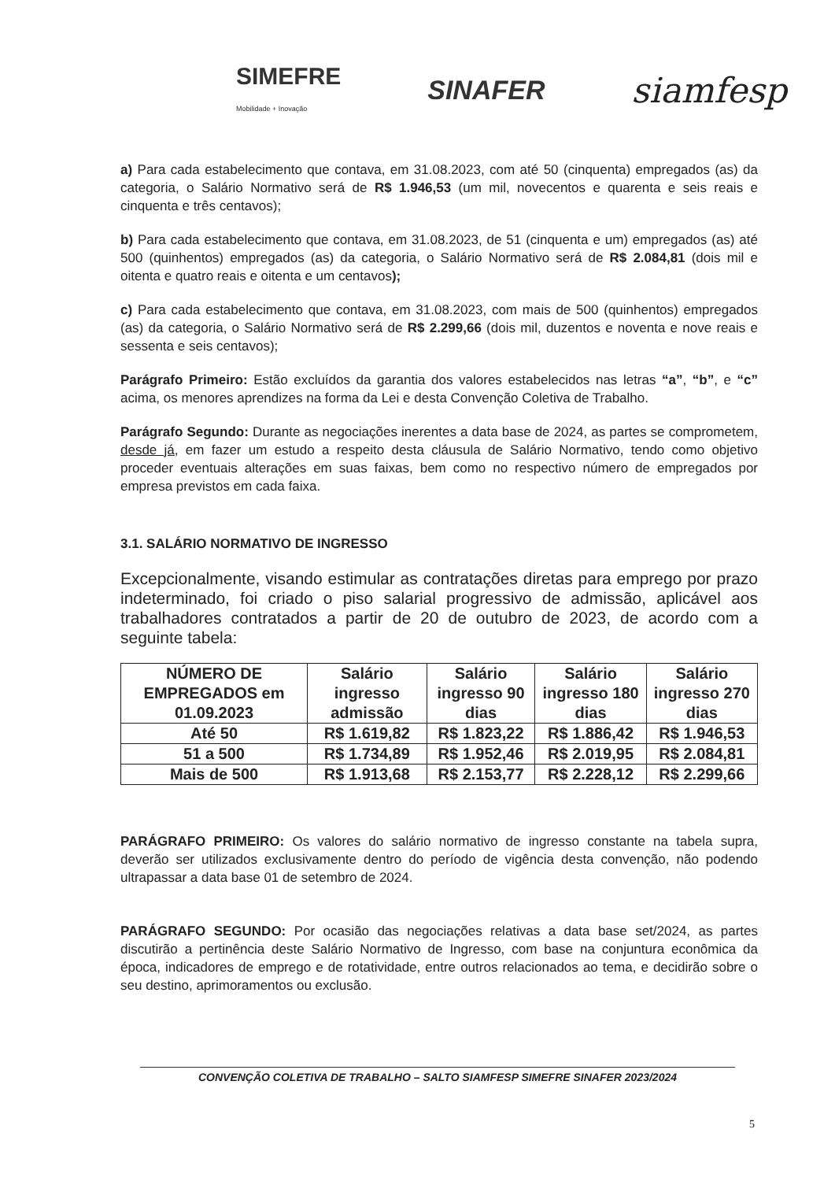SIMEFRE
Mobilidade + Inovação SINAFER siamfesp
a) Para cada estabelecimento que contava, em 31.08.2023, com até 50 (cinquenta) empregados (as) da categoria, o Salário Normativo será de R$ 1.946,53 (um mil, novecentos e quarenta e seis reais e cinquenta e três centavos);
b) Para cada estabelecimento que contava, em 31.08.2023, de 51 (cinquenta e um) empregados (as) até 500 (quinhentos) empregados (as) da categoria, o Salário Normativo será de R$ 2.084,81 (dois mil e oitenta e quatro reais e oitenta e um centavos);
c) Para cada estabelecimento que contava, em 31.08.2023, com mais de 500 (quinhentos) empregados (as) da categoria, o Salário Normativo será de R$ 2.299,66 (dois mil, duzentos e noventa e nove reais e sessenta e seis centavos);
Parágrafo Primeiro: Estão excluídos da garantia dos valores estabelecidos nas letras “a”, “b”, e “c” acima, os menores aprendizes na forma da Lei e desta Convenção Coletiva de Trabalho.
Parágrafo Segundo: Durante as negociações inerentes a data base de 2024, as partes se comprometem, desde já, em fazer um estudo a respeito desta cláusula de Salário Normativo, tendo como objetivo proceder eventuais alterações em suas faixas, bem como no respectivo número de empregados por empresa previstos em cada faixa.
3.1. SALÁRIO NORMATIVO DE INGRESSO
Excepcionalmente, visando estimular as contratações diretas para emprego por prazo indeterminado, foi criado o piso salarial progressivo de admissão, aplicável aos trabalhadores contratados a partir de 20 de outubro de 2023, de acordo com a seguinte tabela:
| NÚMERO DE EMPREGADOS em 01.09.2023 | Salário ingresso admissão | Salário ingresso 90 dias | Salário ingresso 180 dias | Salário ingresso 270 dias |
| --- | --- | --- | --- | --- |
| Até 50 | R$ 1.619,82 | R$ 1.823,22 | R$ 1.886,42 | R$ 1.946,53 |
| 51 a 500 | R$ 1.734,89 | R$ 1.952,46 | R$ 2.019,95 | R$ 2.084,81 |
| Mais de 500 | R$ 1.913,68 | R$ 2.153,77 | R$ 2.228,12 | R$ 2.299,66 |
PARÁGRAFO PRIMEIRO: Os valores do salário normativo de ingresso constante na tabela supra, deverão ser utilizados exclusivamente dentro do período de vigência desta convenção, não podendo ultrapassar a data base 01 de setembro de 2024.
PARÁGRAFO SEGUNDO: Por ocasião das negociações relativas a data base set/2024, as partes discutirão a pertinência deste Salário Normativo de Ingresso, com base na conjuntura econômica da época, indicadores de emprego e de rotatividade, entre outros relacionados ao tema, e decidirão sobre o seu destino, aprimoramentos ou exclusão.
CONVENÇÃO COLETIVA DE TRABALHO – SALTO SIAMFESP SIMEFRE SINAFER 2023/2024
5